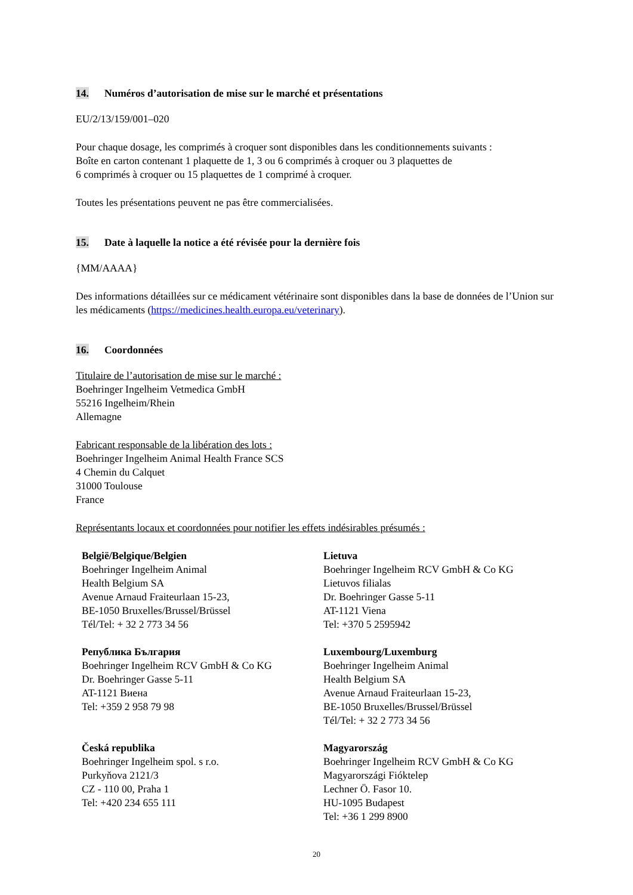14. Numéros d’autorisation de mise sur le marché et présentations
EU/2/13/159/001–020
Pour chaque dosage, les comprimés à croquer sont disponibles dans les conditionnements suivants :
Boîte en carton contenant 1 plaquette de 1, 3 ou 6 comprimés à croquer ou 3 plaquettes de
6 comprimés à croquer ou 15 plaquettes de 1 comprimé à croquer.
Toutes les présentations peuvent ne pas être commercialisées.
15. Date à laquelle la notice a été révisée pour la dernière fois
{MM/AAAA}
Des informations détaillées sur ce médicament vétérinaire sont disponibles dans la base de données de l’Union sur les médicaments (https://medicines.health.europa.eu/veterinary).
16. Coordonnées
Titulaire de l’autorisation de mise sur le marché :
Boehringer Ingelheim Vetmedica GmbH
55216 Ingelheim/Rhein
Allemagne
Fabricant responsable de la libération des lots :
Boehringer Ingelheim Animal Health France SCS
4 Chemin du Calquet
31000 Toulouse
France
Représentants locaux et coordonnées pour notifier les effets indésirables présumés :
| België/Belgique/Belgien Boehringer Ingelheim Animal Health Belgium SA Avenue Arnaud Fraiteurlaan 15-23, BE-1050 Bruxelles/Brussel/Brüssel Tél/Tel: + 32 2 773 34 56 | Lietuva Boehringer Ingelheim RCV GmbH & Co KG Lietuvos filialas Dr. Boehringer Gasse 5-11 AT-1121 Viena Tel: +370 5 2595942 |
| Република България Boehringer Ingelheim RCV GmbH & Co KG Dr. Boehringer Gasse 5-11 AT-1121 Виена Tel: +359 2 958 79 98 | Luxembourg/Luxemburg Boehringer Ingelheim Animal Health Belgium SA Avenue Arnaud Fraiteurlaan 15-23, BE-1050 Bruxelles/Brussel/Brüssel Tél/Tel: + 32 2 773 34 56 |
| Česká republika Boehringer Ingelheim spol. s r.o. Purkyňova 2121/3 CZ - 110 00, Praha 1 Tel: +420 234 655 111 | Magyarország Boehringer Ingelheim RCV GmbH & Co KG Magyarországi Fióktelep Lechner Ö. Fasor 10. HU-1095 Budapest Tel: +36 1 299 8900 |
20